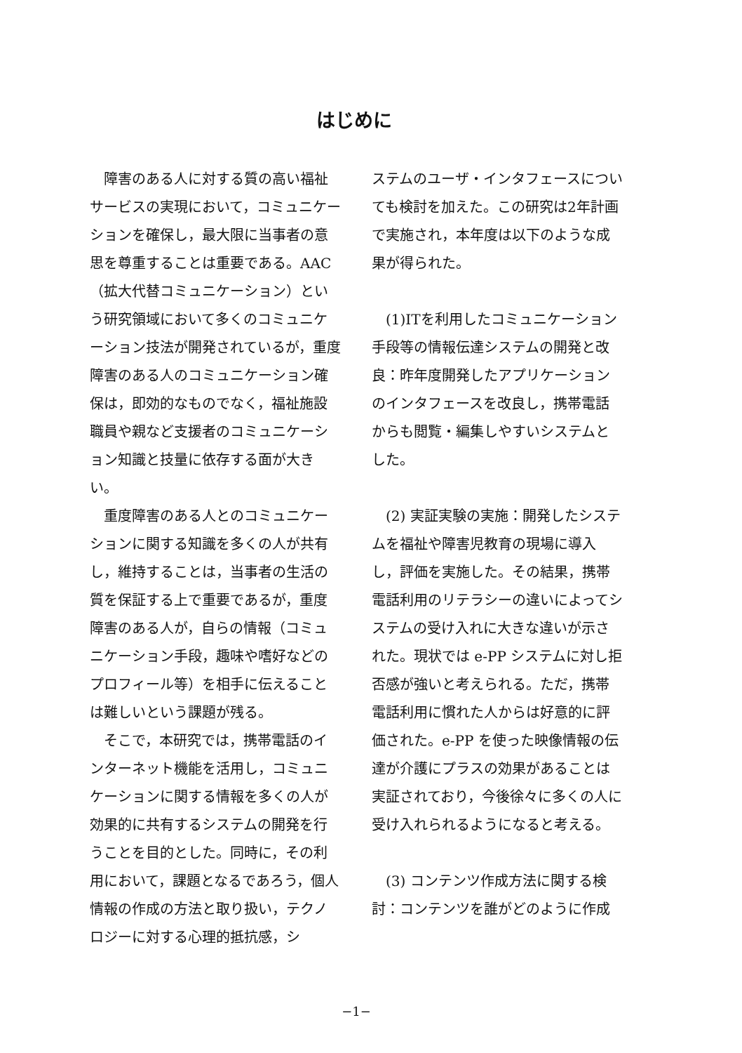はじめに
障害のある人に対する質の高い福祉サービスの実現において，コミュニケーションを確保し，最大限に当事者の意思を尊重することは重要である。AAC（拡大代替コミュニケーション）という研究領域において多くのコミュニケーション技法が開発されているが，重度障害のある人のコミュニケーション確保は，即効的なものでなく，福祉施設職員や親など支援者のコミュニケーション知識と技量に依存する面が大きい。
重度障害のある人とのコミュニケーションに関する知識を多くの人が共有し，維持することは，当事者の生活の質を保証する上で重要であるが，重度障害のある人が，自らの情報（コミュニケーション手段，趣味や嗜好などのプロフィール等）を相手に伝えることは難しいという課題が残る。
そこで，本研究では，携帯電話のインターネット機能を活用し，コミュニケーションに関する情報を多くの人が効果的に共有するシステムの開発を行うことを目的とした。同時に，その利用において，課題となるであろう，個人情報の作成の方法と取り扱い，テクノロジーに対する心理的抵抗感，シ
ステムのユーザ・インタフェースについても検討を加えた。この研究は2年計画で実施され，本年度は以下のような成果が得られた。
(1)ITを利用したコミュニケーション手段等の情報伝達システムの開発と改良：昨年度開発したアプリケーションのインタフェースを改良し，携帯電話からも閲覧・編集しやすいシステムとした。
(2) 実証実験の実施：開発したシステムを福祉や障害児教育の現場に導入し，評価を実施した。その結果，携帯電話利用のリテラシーの違いによってシステムの受け入れに大きな違いが示された。現状では e-PP システムに対し拒否感が強いと考えられる。ただ，携帯電話利用に慣れた人からは好意的に評価された。e-PP を使った映像情報の伝達が介護にプラスの効果があることは実証されており，今後徐々に多くの人に受け入れられるようになると考える。
(3) コンテンツ作成方法に関する検討：コンテンツを誰がどのように作成
−1−